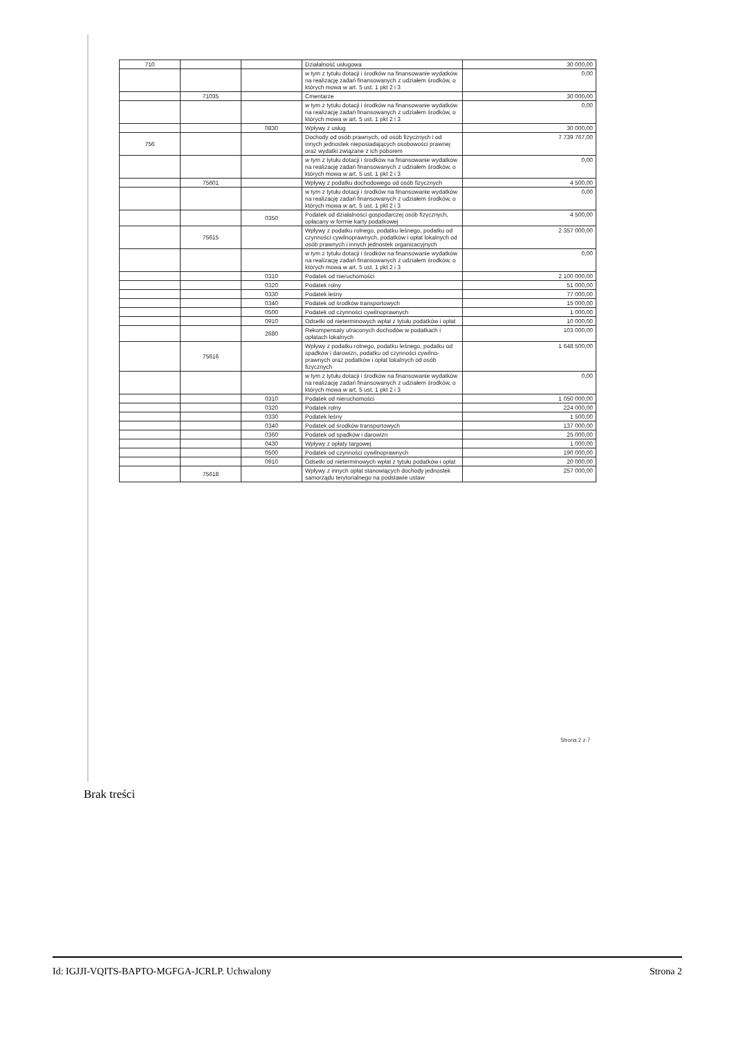| 710 | | | Działalność usługowa | 30 000,00 |
| | | | w tym z tytułu dotacji i środków na finansowanie wydatków na realizację zadań finansowanych z udziałem środków, o których mowa w art. 5 ust. 1 pkt 2 i 3 | 0,00 |
| | 71035 | | Cmentarze | 30 000,00 |
| | | | w tym z tytułu dotacji i środków na finansowanie wydatków na realizację zadań finansowanych z udziałem środków, o których mowa w art. 5 ust. 1 pkt 2 i 3 | 0,00 |
| | | 0830 | Wpływy z usług | 30 000,00 |
| 756 | | | Dochody od osób prawnych, od osób fizycznych i od innych jednostek nieposiadających osobowości prawnej oraz wydatki związane z ich poborem | 7 739 767,00 |
| | | | w tym z tytułu dotacji i środków na finansowanie wydatków na realizację zadań finansowanych z udziałem środków, o których mowa w art. 5 ust. 1 pkt 2 i 3 | 0,00 |
| | 75601 | | Wpływy z podatku dochodowego od osób fizycznych | 4 500,00 |
| | | | w tym z tytułu dotacji i środków na finansowanie wydatków na realizację zadań finansowanych z udziałem środków, o których mowa w art. 5 ust. 1 pkt 2 i 3 | 0,00 |
| | | 0350 | Podatek od działalności gospodarczej osób fizycznych, opłacany w formie karty podatkowej | 4 500,00 |
| | 75615 | | Wpływy z podatku rolnego, podatku leśnego, podatku od czynności cywilnoprawnych, podatków i opłat lokalnych od osób prawnych i innych jednostek organizacyjnych | 2 357 000,00 |
| | | | w tym z tytułu dotacji i środków na finansowanie wydatków na realizację zadań finansowanych z udziałem środków, o których mowa w art. 5 ust. 1 pkt 2 i 3 | 0,00 |
| | | 0310 | Podatek od nieruchomości | 2 100 000,00 |
| | | 0320 | Podatek rolny | 51 000,00 |
| | | 0330 | Podatek leśny | 77 000,00 |
| | | 0340 | Podatek od środków transportowych | 15 000,00 |
| | | 0500 | Podatek od czynności cywilnoprawnych | 1 000,00 |
| | | 0910 | Odsetki od nieterminowych wpłat z tytułu podatków i opłat | 10 000,00 |
| | | 2680 | Rekompensaty utraconych dochodów w podatkach i opłatach lokalnych | 103 000,00 |
| | 75616 | | Wpływy z podatku rolnego, podatku leśnego, podatku od spadków i darowizn, podatku od czynności cywilno-prawnych oraz podatków i opłat lokalnych od osób fizycznych | 1 648 500,00 |
| | | | w tym z tytułu dotacji i środków na finansowanie wydatków na realizację zadań finansowanych z udziałem środków, o których mowa w art. 5 ust. 1 pkt 2 i 3 | 0,00 |
| | | 0310 | Podatek od nieruchomości | 1 050 000,00 |
| | | 0320 | Podatek rolny | 224 000,00 |
| | | 0330 | Podatek leśny | 1 500,00 |
| | | 0340 | Podatek od środków transportowych | 137 000,00 |
| | | 0360 | Podatek od spadków i darowizn | 25 000,00 |
| | | 0430 | Wpływy z opłaty targowej | 1 000,00 |
| | | 0500 | Podatek od czynności cywilnoprawnych | 190 000,00 |
| | | 0910 | Odsetki od nieterminowych wpłat z tytułu podatków i opłat | 20 000,00 |
| | 75618 | | Wpływy z innych opłat stanowiących dochody jednostek samorządu terytorialnego na podstawie ustaw | 257 000,00 |
Strona 2 z 7
Brak treści
Id: IGJJI-VQITS-BAPTO-MGFGA-JCRLP. Uchwalony Strona 2